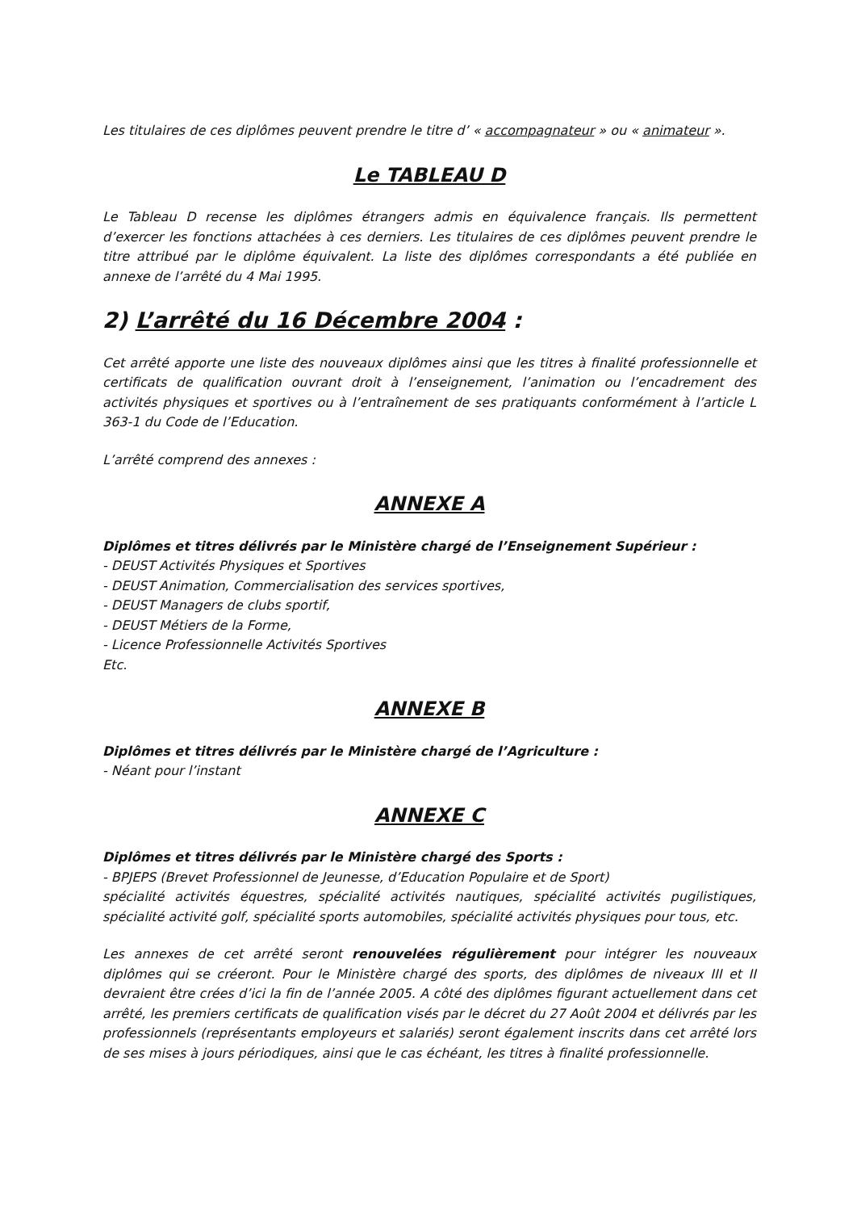Les titulaires de ces diplômes peuvent prendre le titre d’ « accompagnateur » ou « animateur ».
Le TABLEAU D
Le Tableau D recense les diplômes étrangers admis en équivalence français. Ils permettent d’exercer les fonctions attachées à ces derniers. Les titulaires de ces diplômes peuvent prendre le titre attribué par le diplôme équivalent. La liste des diplômes correspondants a été publiée en annexe de l’arrêté du 4 Mai 1995.
2) L’arrêté du 16 Décembre 2004 :
Cet arrêté apporte une liste des nouveaux diplômes ainsi que les titres à finalité professionnelle et certificats de qualification ouvrant droit à l’enseignement, l’animation ou l’encadrement des activités physiques et sportives ou à l’entraînement de ses pratiquants conformément à l’article L 363-1 du Code de l’Education.
L’arrêté comprend des annexes :
ANNEXE A
Diplômes et titres délivrés par le Ministère chargé de l’Enseignement Supérieur :
- DEUST Activités Physiques et Sportives
- DEUST Animation, Commercialisation des services sportives,
- DEUST Managers de clubs sportif,
- DEUST Métiers de la Forme,
- Licence Professionnelle Activités Sportives
Etc.
ANNEXE B
Diplômes et titres délivrés par le Ministère chargé de l’Agriculture :
- Néant pour l’instant
ANNEXE C
Diplômes et titres délivrés par le Ministère chargé des Sports :
- BPJEPS (Brevet Professionnel de Jeunesse, d’Education Populaire et de Sport)
spécialité activités équestres, spécialité activités nautiques, spécialité activités pugilistiques, spécialité activité golf, spécialité sports automobiles, spécialité activités physiques pour tous, etc.
Les annexes de cet arrêté seront renouvelées régulièrement pour intégrer les nouveaux diplômes qui se créeront. Pour le Ministère chargé des sports, des diplômes de niveaux III et II devraient être crées d’ici la fin de l’année 2005. A côté des diplômes figurant actuellement dans cet arrêté, les premiers certificats de qualification visés par le décret du 27 Août 2004 et délivrés par les professionnels (représentants employeurs et salariés) seront également inscrits dans cet arrêté lors de ses mises à jours périodiques, ainsi que le cas échéant, les titres à finalité professionnelle.